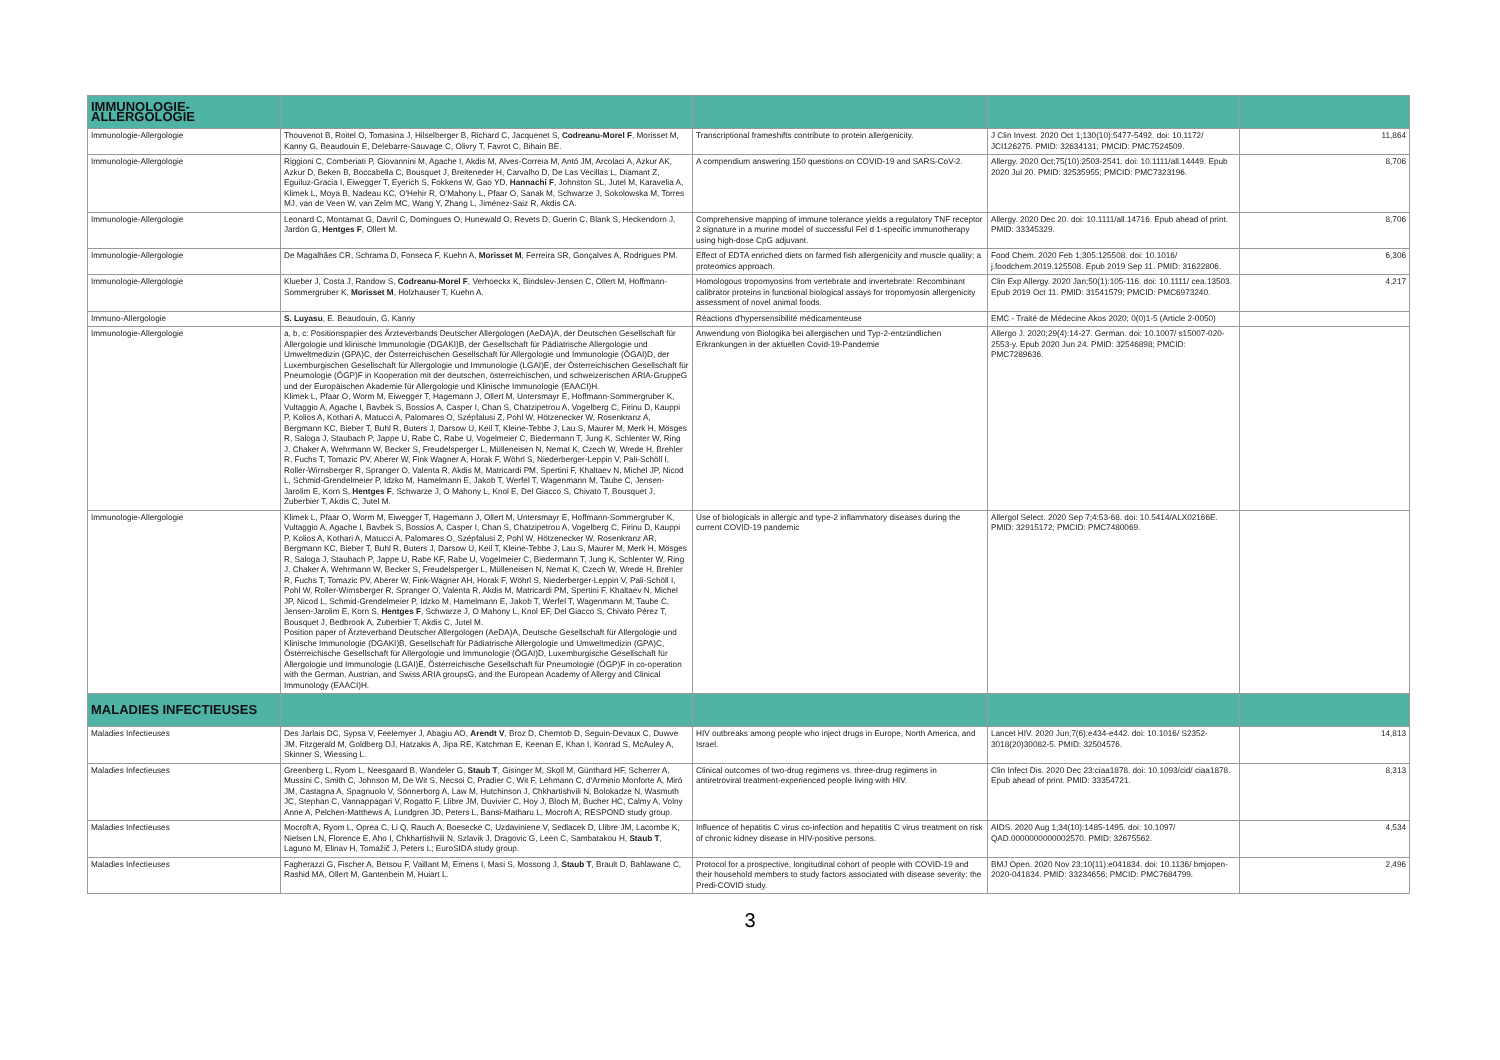| IMMUNOLOGIE-ALLERGOLOGIE | | | | |
| Immunologie-Allergologie | Thouvenot B, Roitel O, Tomasina J, Hilselberger B, Richard C, Jacquenet S, Codreanu-Morel F , Morisset M, Kanny G, Beaudouin E, Delebarre-Sauvage C, Olivry T, Favrot C, Bihain BE. | Transcriptional frameshifts contribute to protein allergenicity. | J Clin Invest. 2020 Oct 1;130(10):5477-5492. doi: 10.1172/ JCI126275. PMID: 32634131; PMCID: PMC7524509. | 11,864 |
| Immunologie-Allergologie | Riggioni C, Comberiati P, Giovannini M, Agache I, Akdis M, Alves-Correia M, Antó JM, Arcolaci A, Azkur AK, Azkur D, Beken B, Boccabella C, Bousquet J, Breiteneder H, Carvalho D, De Las Vecillas L, Diamant Z, Eguiluz-Gracia I, Eiwegger T, Eyerich S, Fokkens W, Gao YD, Hannachi F , Johnston SL, Jutel M, Karavelia A, Klimek L, Moya B, Nadeau KC, O'Hehir R, O'Mahony L, Pfaar O, Sanak M, Schwarze J, Sokolowska M, Torres MJ, van de Veen W, van Zelm MC, Wang Y, Zhang L, Jiménez-Saiz R, Akdis CA. | A compendium answering 150 questions on COVID-19 and SARS-CoV-2. | Allergy. 2020 Oct;75(10):2503-2541. doi: 10.1111/all.14449. Epub 2020 Jul 20. PMID: 32535955; PMCID: PMC7323196. | 8,706 |
| Immunologie-Allergologie | Leonard C, Montamat G, Davril C, Domingues O, Hunewald O, Revets D, Guerin C, Blank S, Heckendorn J, Jardon G, Hentges F , Ollert M. | Comprehensive mapping of immune tolerance yields a regulatory TNF receptor 2 signature in a murine model of successful Fel d 1-specific immunotherapy using high-dose CpG adjuvant. | Allergy. 2020 Dec 20. doi: 10.1111/all.14716. Epub ahead of print. PMID: 33345329. | 8,706 |
| Immunologie-Allergologie | De Magalhães CR, Schrama D, Fonseca F, Kuehn A, Morisset M , Ferreira SR, Gonçalves A, Rodrigues PM. | Effect of EDTA enriched diets on farmed fish allergenicity and muscle quality; a proteomics approach. | Food Chem. 2020 Feb 1;305:125508. doi: 10.1016/ j.foodchem.2019.125508. Epub 2019 Sep 11. PMID: 31622806. | 6,306 |
| Immunologie-Allergologie | Klueber J, Costa J, Randow S, Codreanu-Morel F , Verhoeckx K, Bindslev-Jensen C, Ollert M, Hoffmann-Sommergruber K, Morisset M , Holzhauser T, Kuehn A. | Homologous tropomyosins from vertebrate and invertebrate: Recombinant calibrator proteins in functional biological assays for tropomyosin allergenicity assessment of novel animal foods. | Clin Exp Allergy. 2020 Jan;50(1):105-116. doi: 10.1111/ cea.13503. Epub 2019 Oct 11. PMID: 31541579; PMCID: PMC6973240. | 4,217 |
| Immuno-Allergologie | S. Luyasu , E. Beaudouin, G. Kanny | Réactions d'hypersensibilité médicamenteuse | EMC - Traité de Médecine Akos 2020; 0(0)1-5 (Article 2-0050) | |
| Immunologie-Allergologie | a, b, c: Positionspapier des Ärzteverbands Deutscher Allergologen (AeDA)A, der Deutschen Gesellschaft für Allergologie und klinische Immunologie (DGAKI)B, der Gesellschaft für Pädiatrische Allergologie und Umweltmedizin (GPA)C, der Österreichischen Gesellschaft für Allergologie und Immunologie (ÖGAI)D, der Luxemburgischen Gesellschaft für Allergologie und Immunologie (LGAI)E, der Österreichischen Gesellschaft für Pneumologie (ÖGP)F in Kooperation mit der deutschen, österreichischen, und schweizerischen ARIA-GruppeG und der Europäischen Akademie für Allergologie und Klinische Immunologie (EAACI)H. Klimek L, Pfaar O, Worm M, Eiwegger T, Hagemann J, Ollert M, Untersmayr E, Hoffmann-Sommergruber K, Vultaggio A, Agache I, Bavbek S, Bossios A, Casper I, Chan S, Chatzipetrou A, Vogelberg C, Firinu D, Kauppi P, Kolios A, Kothari A, Matucci A, Palomares O, Szépfalusi Z, Pohl W, Hötzenecker W, Rosenkranz A, Bergmann KC, Bieber T, Buhl R, Buters J, Darsow U, Keil T, Kleine-Tebbe J, Lau S, Maurer M, Merk H, Mösges R, Saloga J, Staubach P, Jappe U, Rabe C, Rabe U, Vogelmeier C, Biedermann T, Jung K, Schlenter W, Ring J, Chaker A, Wehrmann W, Becker S, Freudelsperger L, Mülleneisen N, Nemat K, Czech W, Wrede H, Brehler R, Fuchs T, Tomazic PV, Aberer W, Fink Wagner A, Horak F, Wöhrl S, Niederberger-Leppin V, Pali-Schöll I, Roller-Wirnsberger R, Spranger O, Valenta R, Akdis M, Matricardi PM, Spertini F, Khaltaev N, Michel JP, Nicod L, Schmid-Grendelmeier P, Idzko M, Hamelmann E, Jakob T, Werfel T, Wagenmann M, Taube C, Jensen-Jarolim E, Korn S, Hentges F , Schwarze J, O Mahony L, Knol E, Del Giacco S, Chivato T, Bousquet J, Zuberbier T, Akdis C, Jutel M. | Anwendung von Biologika bei allergischen und Typ-2-entzündlichen Erkrankungen in der aktuellen Covid-19-Pandemie | Allergo J. 2020;29(4):14-27. German. doi: 10.1007/ s15007-020-2553-y. Epub 2020 Jun 24. PMID: 32546898; PMCID: PMC7289636. | |
| Immunologie-Allergologie | Klimek L, Pfaar O, Worm M, Eiwegger T, Hagemann J, Ollert M, Untersmayr E, Hoffmann-Sommergruber K, Vultaggio A, Agache I, Bavbek S, Bossios A, Casper I, Chan S, Chatzipetrou A, Vogelberg C, Firinu D, Kauppi P, Kolios A, Kothari A, Matucci A, Palomares O, Szépfalusi Z, Pohl W, Hötzenecker W, Rosenkranz AR, Bergmann KC, Bieber T, Buhl R, Buters J, Darsow U, Keil T, Kleine-Tebbe J, Lau S, Maurer M, Merk H, Mösges R, Saloga J, Staubach P, Jappe U, Rabe KF, Rabe U, Vogelmeier C, Biedermann T, Jung K, Schlenter W, Ring J, Chaker A, Wehrmann W, Becker S, Freudelsperger L, Mülleneisen N, Nemat K, Czech W, Wrede H, Brehler R, Fuchs T, Tomazic PV, Aberer W, Fink-Wagner AH, Horak F, Wöhrl S, Niederberger-Leppin V, Pali-Schöll I, Pohl W, Roller-Wirnsberger R, Spranger O, Valenta R, Akdis M, Matricardi PM, Spertini F, Khaltaev N, Michel JP, Nicod L, Schmid-Grendelmeier P, Idzko M, Hamelmann E, Jakob T, Werfel T, Wagenmann M, Taube C, Jensen-Jarolim E, Korn S, Hentges F , Schwarze J, O Mahony L, Knol EF, Del Giacco S, Chivato Pérez T, Bousquet J, Bedbrook A, Zuberbier T, Akdis C, Jutel M. Position paper of Ärzteverband Deutscher Allergologen (AeDA)A, Deutsche Gesellschaft für Allergologie und Klinische Immunologie (DGAKI)B, Gesellschaft für Pädiatrische Allergologie und Umweltmedizin (GPA)C, Österreichische Gesellschaft für Allergologie und Immunologie (ÖGAI)D, Luxemburgische Gesellschaft für Allergologie und Immunologie (LGAI)E, Österreichische Gesellschaft für Pneumologie (ÖGP)F in co-operation with the German, Austrian, and Swiss ARIA groupsG, and the European Academy of Allergy and Clinical Immunology (EAACI)H. | Use of biologicals in allergic and type-2 inflammatory diseases during the current COVID-19 pandemic | Allergol Select. 2020 Sep 7;4:53-68. doi: 10.5414/ALX02166E. PMID: 32915172; PMCID: PMC7480069. | |
| MALADIES INFECTIEUSES | | | | |
| Maladies Infectieuses | Des Jarlais DC, Sypsa V, Feelemyer J, Abagiu AO, Arendt V , Broz D, Chemtob D, Seguin-Devaux C, Duwve JM, Fitzgerald M, Goldberg DJ, Hatzakis A, Jipa RE, Katchman E, Keenan E, Khan I, Konrad S, McAuley A, Skinner S, Wiessing L. | HIV outbreaks among people who inject drugs in Europe, North America, and Israel. | Lancet HIV. 2020 Jun;7(6):e434-e442. doi: 10.1016/ S2352-3018(20)30082-5. PMID: 32504576. | 14,813 |
| Maladies Infectieuses | Greenberg L, Ryom L, Neesgaard B, Wandeler G, Staub T , Gisinger M, Skoll M, Günthard HF, Scherrer A, Mussini C, Smith C, Johnson M, De Wit S, Necsoi C, Pradier C, Wit F, Lehmann C, d'Arminio Monforte A, Miró JM, Castagna A, Spagnuolo V, Sönnerborg A, Law M, Hutchinson J, Chkhartishvili N, Bolokadze N, Wasmuth JC, Stephan C, Vannappagari V, Rogatto F, Llibre JM, Duvivier C, Hoy J, Bloch M, Bucher HC, Calmy A, Volny Anne A, Pelchen-Matthews A, Lundgren JD, Peters L, Bansi-Matharu L, Mocroft A; RESPOND study group. | Clinical outcomes of two-drug regimens vs. three-drug regimens in antiretroviral treatment-experienced people living with HIV. | Clin Infect Dis. 2020 Dec 23:ciaa1878. doi: 10.1093/cid/ ciaa1878. Epub ahead of print. PMID: 33354721. | 8,313 |
| Maladies Infectieuses | Mocroft A, Ryom L, Oprea C, Li Q, Rauch A, Boesecke C, Uzdaviniene V, Sedlacek D, Llibre JM, Lacombe K, Nielsen LN, Florence E, Aho I, Chkhartishvili N, Szlavik J, Dragovic G, Leen C, Sambatakou H, Staub T , Laguno M, Elinav H, Tomažič J, Peters L; EuroSIDA study group. | Influence of hepatitis C virus co-infection and hepatitis C virus treatment on risk of chronic kidney disease in HIV-positive persons. | AIDS. 2020 Aug 1;34(10):1485-1495. doi: 10.1097/ QAD.0000000000002570. PMID: 32675562. | 4,534 |
| Maladies Infectieuses | Fagherazzi G, Fischer A, Betsou F, Vaillant M, Ernens I, Masi S, Mossong J, Staub T , Brault D, Bahlawane C, Rashid MA, Ollert M, Gantenbein M, Huiart L. | Protocol for a prospective, longitudinal cohort of people with COVID-19 and their household members to study factors associated with disease severity: the Predi-COVID study. | BMJ Open. 2020 Nov 23;10(11):e041834. doi: 10.1136/ bmjopen-2020-041834. PMID: 33234656; PMCID: PMC7684799. | 2,496 |
3